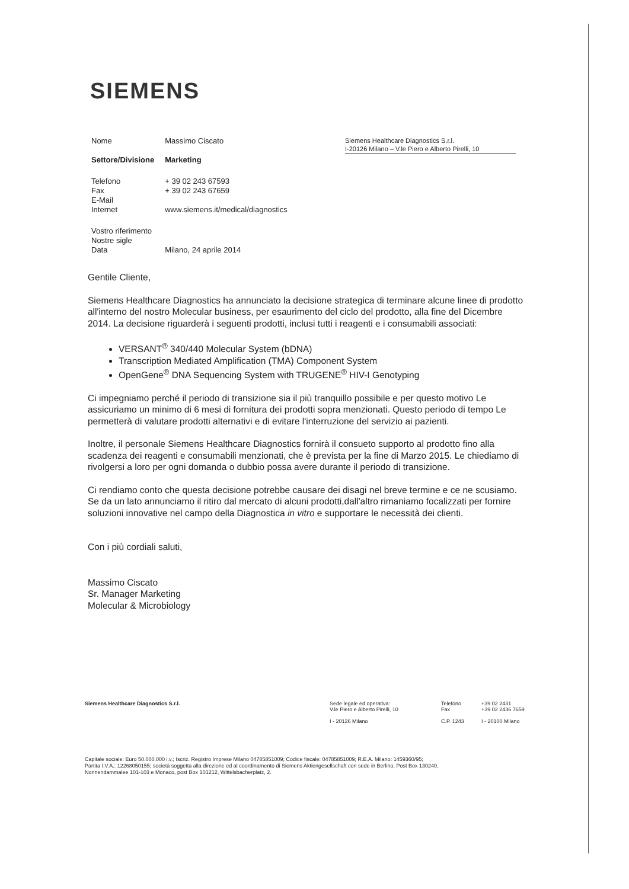SIEMENS
| Nome | Massimo Ciscato |
| Settore/Divisione | Marketing |
| Telefono Fax E-Mail Internet | + 39 02 243 67593 + 39 02 243 67659 www.siemens.it/medical/diagnostics |
| Vostro riferimento Nostre sigle Data | Milano, 24 aprile 2014 |
Siemens Healthcare Diagnostics S.r.l.
I-20126 Milano – V.le Piero e Alberto Pirelli, 10
Gentile Cliente,
Siemens Healthcare Diagnostics ha annunciato la decisione strategica di terminare alcune linee di prodotto all'interno del nostro Molecular business, per esaurimento del ciclo del prodotto, alla fine del Dicembre 2014. La decisione riguarderà i seguenti prodotti, inclusi tutti i reagenti e i consumabili associati:
VERSANT<sup>®</sup> 340/440 Molecular System (bDNA)
Transcription Mediated Amplification (TMA) Component System
OpenGene<sup>®</sup> DNA Sequencing System with TRUGENE<sup>®</sup> HIV-I Genotyping
Ci impegniamo perché il periodo di transizione sia il più tranquillo possibile e per questo motivo Le assicuriamo un minimo di 6 mesi di fornitura dei prodotti sopra menzionati. Questo periodo di tempo Le permetterà di valutare prodotti alternativi e di evitare l'interruzione del servizio ai pazienti.
Inoltre, il personale Siemens Healthcare Diagnostics fornirà il consueto supporto al prodotto fino alla scadenza dei reagenti e consumabili menzionati, che è prevista per la fine di Marzo 2015. Le chiediamo di rivolgersi a loro per ogni domanda o dubbio possa avere durante il periodo di transizione.
Ci rendiamo conto che questa decisione potrebbe causare dei disagi nel breve termine e ce ne scusiamo. Se da un lato annunciamo il ritiro dal mercato di alcuni prodotti,dall'altro rimaniamo focalizzati per fornire soluzioni innovative nel campo della Diagnostica in vitro e supportare le necessità dei clienti.
Con i più cordiali saluti,
Massimo Ciscato
Sr. Manager Marketing
Molecular & Microbiology
| Siemens Healthcare Diagnostics S.r.l. | Sede legale ed operativa: V.le Piero e Alberto Pirelli, 10 I - 20126 Milano | Telefono Fax C.P. 1243 | +39 02 2431 +39 02 2436 7659 I - 20100 Milano |
Capitale sociale: Euro 50.000.000 i.v.; Iscriz. Registro Imprese Milano 04785851009; Codice fiscale: 04785851009; R.E.A. Milano: 1459360/95;
Partita I.V.A.: 12268050155; società soggetta alla direzione ed al coordinamento di Siemens Aktiengesellschaft con sede in Berlino, Post Box 130240,
Nonnendammalee 101-103 e Monaco, post Box 101212, Wittelsbacherplatz, 2.